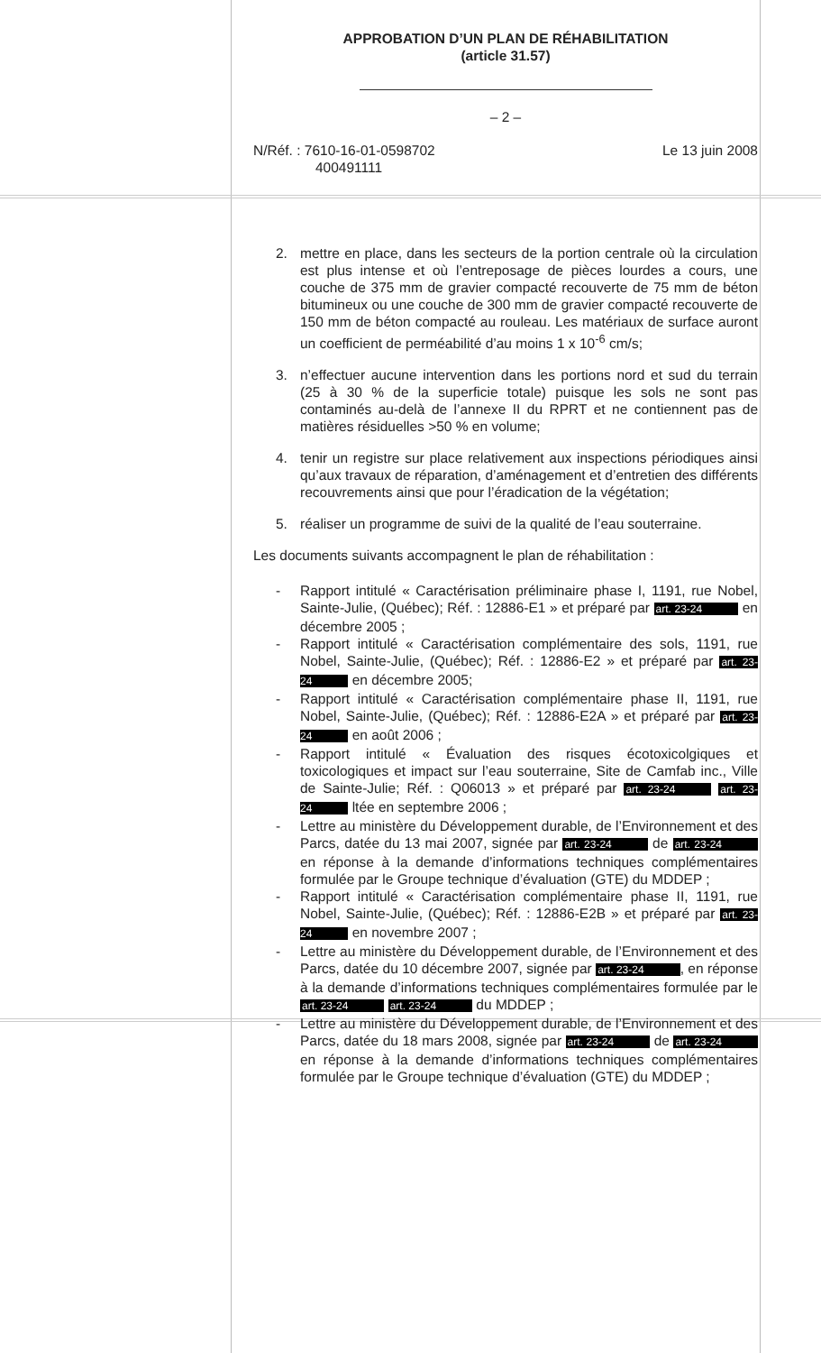APPROBATION D’UN PLAN DE RÉHABILITATION
(article 31.57)
– 2 –
N/Réf. : 7610-16-01-0598702
400491111
Le 13 juin 2008
2. mettre en place, dans les secteurs de la portion centrale où la circulation est plus intense et où l’entreposage de pièces lourdes a cours, une couche de 375 mm de gravier compacté recouverte de 75 mm de béton bitumineux ou une couche de 300 mm de gravier compacté recouverte de 150 mm de béton compacté au rouleau. Les matériaux de surface auront un coefficient de perméabilité d’au moins 1 x 10<sup>-6</sup> cm/s;
3. n’effectuer aucune intervention dans les portions nord et sud du terrain (25 à 30 % de la superficie totale) puisque les sols ne sont pas contaminés au-delà de l’annexe II du RPRT et ne contiennent pas de matières résiduelles >50 % en volume;
4. tenir un registre sur place relativement aux inspections périodiques ainsi qu’aux travaux de réparation, d’aménagement et d’entretien des différents recouvrements ainsi que pour l’éradication de la végétation;
5. réaliser un programme de suivi de la qualité de l’eau souterraine.
Les documents suivants accompagnent le plan de réhabilitation :
- Rapport intitulé « Caractérisation préliminaire phase I, 1191, rue Nobel, Sainte-Julie, (Québec); Réf. : 12886-E1 » et préparé par art. 23-24 en décembre 2005 ;
- Rapport intitulé « Caractérisation complémentaire des sols, 1191, rue Nobel, Sainte-Julie, (Québec); Réf. : 12886-E2 » et préparé par art. 23-24 en décembre 2005;
- Rapport intitulé « Caractérisation complémentaire phase II, 1191, rue Nobel, Sainte-Julie, (Québec); Réf. : 12886-E2A » et préparé par art. 23-24 en août 2006 ;
- Rapport intitulé « Évaluation des risques écotoxicolgiques et toxicologiques et impact sur l’eau souterraine, Site de Camfab inc., Ville de Sainte-Julie; Réf. : Q06013 » et préparé par art. 23-24 art. 23-24 ltée en septembre 2006 ;
- Lettre au ministère du Développement durable, de l’Environnement et des Parcs, datée du 13 mai 2007, signée par art. 23-24 de art. 23-24 en réponse à la demande d’informations techniques complémentaires formulée par le Groupe technique d’évaluation (GTE) du MDDEP ;
- Rapport intitulé « Caractérisation complémentaire phase II, 1191, rue Nobel, Sainte-Julie, (Québec); Réf. : 12886-E2B » et préparé par art. 23-24 en novembre 2007 ;
- Lettre au ministère du Développement durable, de l’Environnement et des Parcs, datée du 10 décembre 2007, signée par art. 23-24, en réponse à la demande d’informations techniques complémentaires formulée par le art. 23-24 art. 23-24 du MDDEP ;
- Lettre au ministère du Développement durable, de l’Environnement et des Parcs, datée du 18 mars 2008, signée par art. 23-24 de art. 23-24 en réponse à la demande d’informations techniques complémentaires formulée par le Groupe technique d’évaluation (GTE) du MDDEP ;